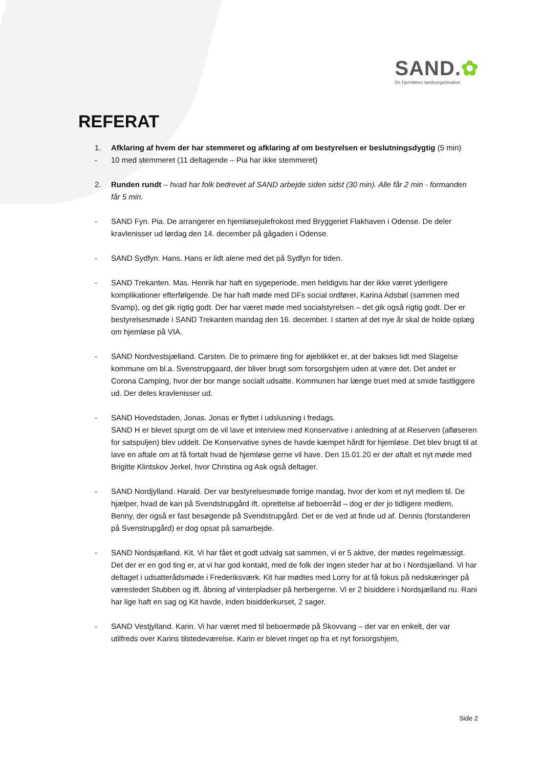SAND.✿
De hjemløses landsorganisation
REFERAT
1. Afklaring af hvem der har stemmeret og afklaring af om bestyrelsen er beslutningsdygtig (5 min)
- 10 med stemmeret (11 deltagende – Pia har ikke stemmeret)
2. Runden rundt – hvad har folk bedrevet af SAND arbejde siden sidst (30 min). Alle får 2 min - formanden får 5 min.
- SAND Fyn. Pia. De arrangerer en hjemløsejulefrokost med Bryggeriet Flakhaven i Odense. De deler kravlenisser ud lørdag den 14. december på gågaden i Odense.
- SAND Sydfyn. Hans. Hans er lidt alene med det på Sydfyn for tiden.
- SAND Trekanten. Mas. Henrik har haft en sygeperiode, men heldigvis har der ikke været yderligere komplikationer efterfølgende. De har haft møde med DFs social ordfører, Karina Adsbøl (sammen med Svamp), og det gik rigtig godt. Der har været møde med socialstyrelsen – det gik også rigtig godt. Der er bestyrelsesmøde i SAND Trekanten mandag den 16. december. I starten af det nye år skal de holde oplæg om hjemløse på VIA.
- SAND Nordvestsjælland. Carsten. De to primære ting for øjeblikket er, at der bakses lidt med Slagelse kommune om bl.a. Svenstrupgaard, der bliver brugt som forsorgshjem uden at være det. Det andet er Corona Camping, hvor der bor mange socialt udsatte. Kommunen har længe truet med at smide fastliggere ud. Der deles kravlenisser ud.
- SAND Hovedstaden. Jonas. Jonas er flyttet i udslusning i fredags.
SAND H er blevet spurgt om de vil lave et interview med Konservative i anledning af at Reserven (afløseren for satspuljen) blev uddelt. De Konservative synes de havde kæmpet hårdt for hjemløse. Det blev brugt til at lave en aftale om at få fortalt hvad de hjemløse gerne vil have. Den 15.01.20 er der aftalt et nyt møde med Brigitte Klintskov Jerkel, hvor Christina og Ask også deltager.
- SAND Nordjylland. Harald. Der var bestyrelsesmøde forrige mandag, hvor der kom et nyt medlem til. De hjælper, hvad de kan på Svendstrupgård ift. oprettelse af beboerråd – dog er der jo tidligere medlem, Benny, der også er fast besøgende på Svendstrupgård. Det er de ved at finde ud af. Dennis (forstanderen på Svenstrupgård) er dog opsat på samarbejde.
- SAND Nordsjælland. Kit. Vi har fået et godt udvalg sat sammen, vi er 5 aktive, der mødes regelmæssigt. Det der er en god ting er, at vi har god kontakt, med de folk der ingen steder har at bo i Nordsjælland. Vi har deltaget i udsatterådsmøde i Frederiksværk. Kit har mødtes med Lorry for at få fokus på nedskæringer på værestedet Stubben og ift. åbning af vinterpladser på herbergerne. Vi er 2 bisiddere i Nordsjælland nu. Rani har lige haft en sag og Kit havde, inden bisidderkurset, 2 sager.
- SAND Vestjylland. Karin. Vi har været med til beboermøde på Skovvang – der var en enkelt, der var utilfreds over Karins tilstedeværelse. Karin er blevet ringet op fra et nyt forsorgshjem,
Side 2